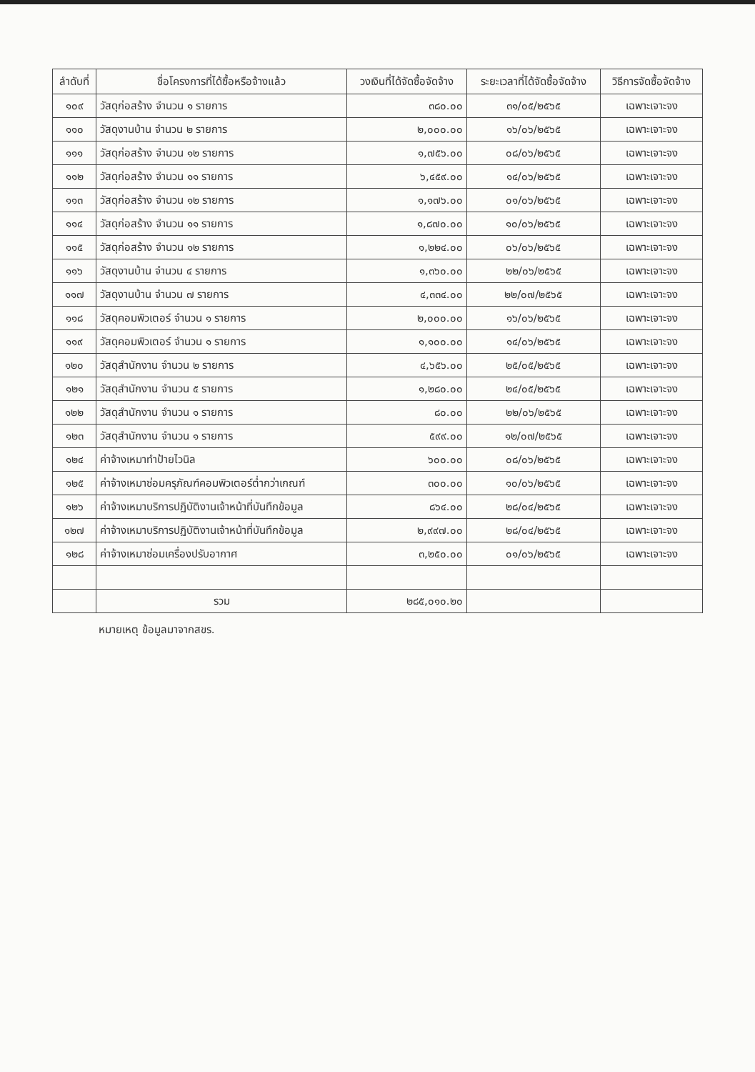| ลำดับที่ | ชื่อโครงการที่ได้ซื้อหรือจ้างแล้ว | วงเงินที่ได้จัดซื้อจัดจ้าง | ระยะเวลาที่ได้จัดซื้อจัดจ้าง | วิธีการจัดซื้อจัดจ้าง |
| --- | --- | --- | --- | --- |
| ๑๐๙ | วัสดุก่อสร้าง จำนวน ๑ รายการ | ๓๘๐.๐๐ | ๓๑/๐๕/๒๕๖๕ | เฉพาะเจาะจง |
| ๑๑๐ | วัสดุงานบ้าน จำนวน ๒ รายการ | ๒,๐๐๐.๐๐ | ๑๖/๐๖/๒๕๖๕ | เฉพาะเจาะจง |
| ๑๑๑ | วัสดุก่อสร้าง จำนวน ๑๒ รายการ | ๑,๗๕๖.๐๐ | ๐๘/๐๖/๒๕๖๕ | เฉพาะเจาะจง |
| ๑๑๒ | วัสดุก่อสร้าง จำนวน ๑๑ รายการ | ๖,๔๕๙.๐๐ | ๑๔/๐๖/๒๕๖๕ | เฉพาะเจาะจง |
| ๑๑๓ | วัสดุก่อสร้าง จำนวน ๑๒ รายการ | ๑,๑๗๖.๐๐ | ๐๑/๐๖/๒๕๖๕ | เฉพาะเจาะจง |
| ๑๑๔ | วัสดุก่อสร้าง จำนวน ๑๑ รายการ | ๑,๘๗๐.๐๐ | ๑๐/๐๖/๒๕๖๕ | เฉพาะเจาะจง |
| ๑๑๕ | วัสดุก่อสร้าง จำนวน ๑๒ รายการ | ๑,๒๒๔.๐๐ | ๐๖/๐๖/๒๕๖๕ | เฉพาะเจาะจง |
| ๑๑๖ | วัสดุงานบ้าน จำนวน ๔ รายการ | ๑,๓๖๐.๐๐ | ๒๒/๐๖/๒๕๖๕ | เฉพาะเจาะจง |
| ๑๑๗ | วัสดุงานบ้าน จำนวน ๗ รายการ | ๔,๓๓๔.๐๐ | ๒๒/๐๗/๒๕๖๕ | เฉพาะเจาะจง |
| ๑๑๘ | วัสดุคอมพิวเตอร์ จำนวน ๑ รายการ | ๒,๐๐๐.๐๐ | ๑๖/๐๖/๒๕๖๕ | เฉพาะเจาะจง |
| ๑๑๙ | วัสดุคอมพิวเตอร์ จำนวน ๑ รายการ | ๑,๑๐๐.๐๐ | ๑๔/๐๖/๒๕๖๕ | เฉพาะเจาะจง |
| ๑๒๐ | วัสดุสำนักงาน จำนวน ๒ รายการ | ๔,๖๕๖.๐๐ | ๒๕/๐๕/๒๕๖๕ | เฉพาะเจาะจง |
| ๑๒๑ | วัสดุสำนักงาน จำนวน ๕ รายการ | ๑,๒๘๐.๐๐ | ๒๔/๐๕/๒๕๖๕ | เฉพาะเจาะจง |
| ๑๒๒ | วัสดุสำนักงาน จำนวน ๑ รายการ | ๘๐.๐๐ | ๒๒/๐๖/๒๕๖๕ | เฉพาะเจาะจง |
| ๑๒๓ | วัสดุสำนักงาน จำนวน ๑ รายการ | ๕๙๙.๐๐ | ๑๒/๐๗/๒๕๖๕ | เฉพาะเจาะจง |
| ๑๒๔ | ค่าจ้างเหมาทำป้ายไวนิล | ๖๐๐.๐๐ | ๐๘/๐๖/๒๕๖๕ | เฉพาะเจาะจง |
| ๑๒๕ | ค่าจ้างเหมาซ่อมครุภัณฑ์คอมพิวเตอร์ต่ำกว่าเกณฑ์ | ๓๐๐.๐๐ | ๑๐/๐๖/๒๕๖๕ | เฉพาะเจาะจง |
| ๑๒๖ | ค่าจ้างเหมาบริการปฏิบัติงานเจ้าหน้าที่บันทึกข้อมูล | ๘๖๔.๐๐ | ๒๘/๐๔/๒๕๖๕ | เฉพาะเจาะจง |
| ๑๒๗ | ค่าจ้างเหมาบริการปฏิบัติงานเจ้าหน้าที่บันทึกข้อมูล | ๒,๙๙๗.๐๐ | ๒๘/๐๔/๒๕๖๕ | เฉพาะเจาะจง |
| ๑๒๘ | ค่าจ้างเหมาซ่อมเครื่องปรับอากาศ | ๓,๒๕๐.๐๐ | ๐๑/๐๖/๒๕๖๕ | เฉพาะเจาะจง |
| | รวม | ๒๘๕,๐๑๐.๒๐ | | |
หมายเหตุ ข้อมูลมาจากสขร.